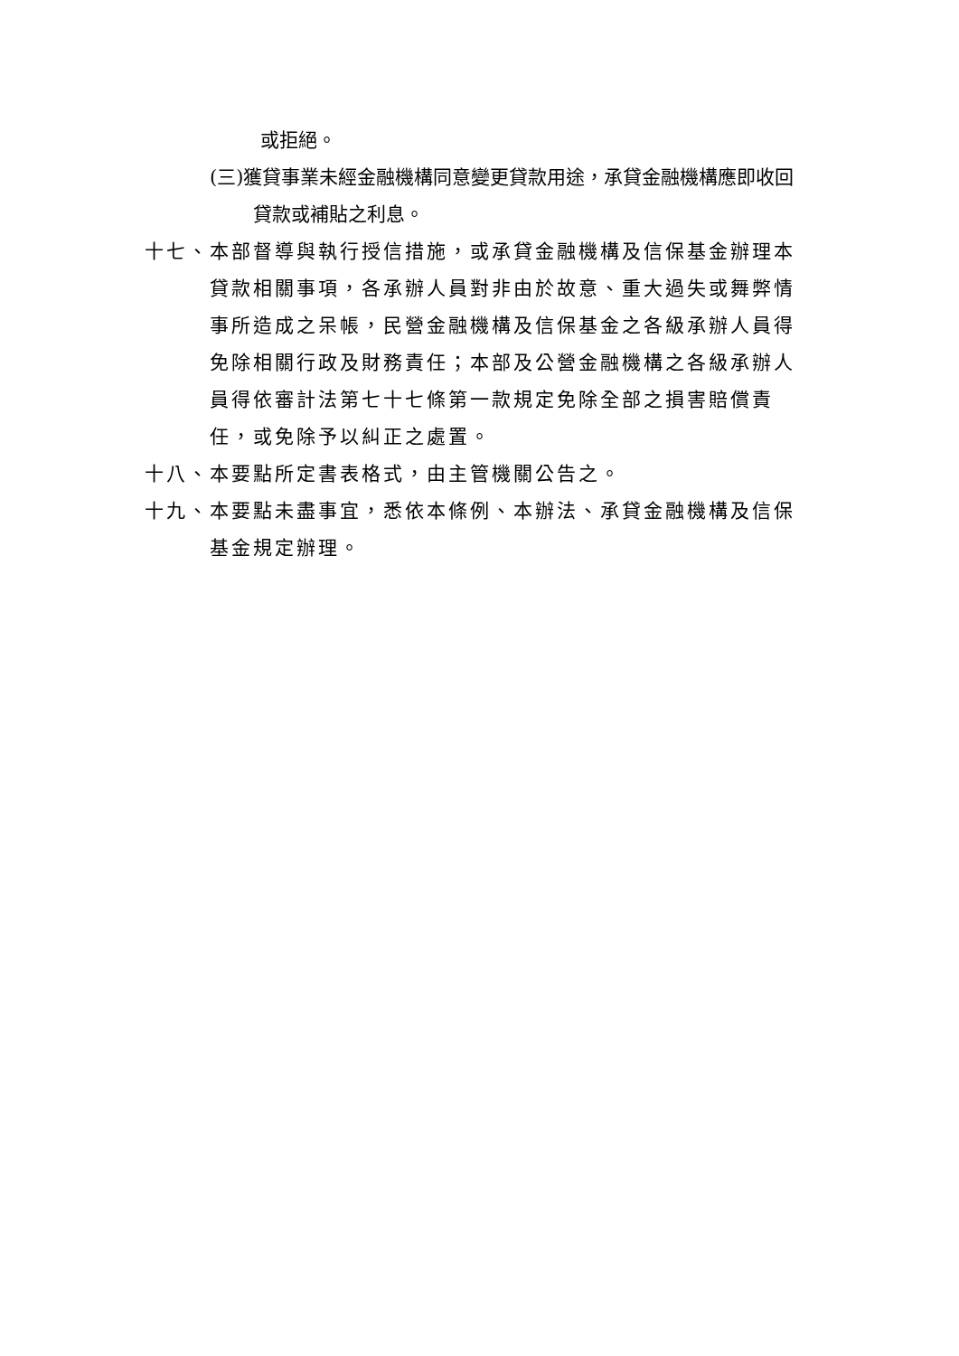或拒絕。
(三)獲貸事業未經金融機構同意變更貸款用途，承貸金融機構應即收回貸款或補貼之利息。
十七、本部督導與執行授信措施，或承貸金融機構及信保基金辦理本貸款相關事項，各承辦人員對非由於故意、重大過失或舞弊情事所造成之呆帳，民營金融機構及信保基金之各級承辦人員得免除相關行政及財務責任；本部及公營金融機構之各級承辦人員得依審計法第七十七條第一款規定免除全部之損害賠償責任，或免除予以糾正之處置。
十八、本要點所定書表格式，由主管機關公告之。
十九、本要點未盡事宜，悉依本條例、本辦法、承貸金融機構及信保基金規定辦理。